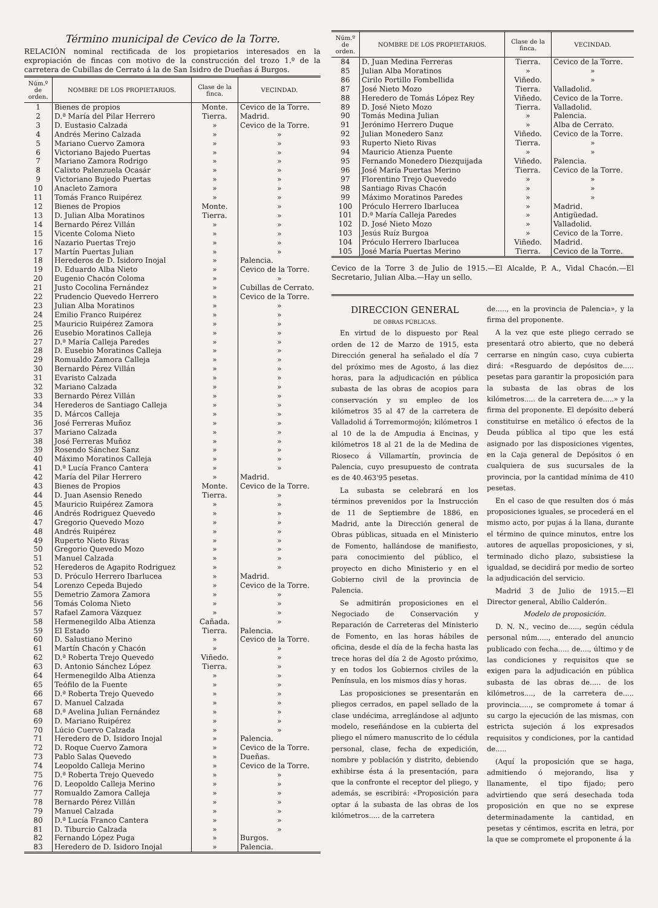Término municipal de Cevico de la Torre.
RELACIÓN nominal rectificada de los propietarios interesados en la expropiación de fincas con motivo de la construcción del trozo 1.º de la carretera de Cubillas de Cerrato á la de San Isidro de Dueñas á Burgos.
| Núm.º de orden. | NOMBRE DE LOS PROPIETARIOS. | Clase de la finca. | VECINDAD. |
| --- | --- | --- | --- |
| 1 | Bienes de propios | Monte. | Cevico de la Torre. |
| 2 | D.ª María del Pilar Herrero | Tierra. | Madrid. |
| 3 | D. Eustasio Calzada | » | Cevico de la Torre. |
| 4 | Andrés Merino Calzada | » | » |
| 5 | Mariano Cuervo Zamora | » | » |
| 6 | Victoriano Bajedo Puertas | » | » |
| 7 | Mariano Zamora Rodrigo | » | » |
| 8 | Calixto Palenzuela Ocasár | » | » |
| 9 | Victoriano Bujedo Puertas | » | » |
| 10 | Anacleto Zamora | » | » |
| 11 | Tomás Franco Ruipérez | » | » |
| 12 | Bienes de Propios | Monte. | » |
| 13 | D. Julian Alba Moratinos | Tierra. | » |
| 14 | Bernardo Pérez Villán | » | » |
| 15 | Vicente Coloma Nieto | » | » |
| 16 | Nazario Puertas Trejo | » | » |
| 17 | Martín Puertas Julian | » | » |
| 18 | Herederos de D. Isidoro Inojal | » | Palencia. |
| 19 | D. Eduardo Alba Nieto | » | Cevico de la Torre. |
| 20 | Eugenio Chacón Coloma | » | » |
| 21 | Justo Cocolina Fernández | » | Cubillas de Cerrato. |
| 22 | Prudencio Quevedo Herrero | » | Cevico de la Torre. |
| 23 | Julian Alba Moratinos | » | » |
| 24 | Emilio Franco Ruipérez | » | » |
| 25 | Mauricio Ruipérez Zamora | » | » |
| 26 | Eusebio Moratinos Calleja | » | » |
| 27 | D.ª María Calleja Paredes | » | » |
| 28 | D. Eusebio Moratinos Calleja | » | » |
| 29 | Romualdo Zamora Calleja | » | » |
| 30 | Bernardo Pérez Villán | » | » |
| 31 | Evaristo Calzada | » | » |
| 32 | Mariano Calzada | » | » |
| 33 | Bernardo Pérez Villán | » | » |
| 34 | Herederos de Santiago Calleja | » | » |
| 35 | D. Márcos Calleja | » | » |
| 36 | José Ferreras Muñoz | » | » |
| 37 | Mariano Calzada | » | » |
| 38 | José Ferreras Muñoz | » | » |
| 39 | Rosendo Sánchez Sanz | » | » |
| 40 | Máximo Moratinos Calleja | » | » |
| 41 | D.ª Lucía Franco Cantera | » | » |
| 42 | María del Pilar Herrero | » | Madrid. |
| 43 | Bienes de Propios | Monte. | Cevico de la Torre. |
| 44 | D. Juan Asensio Renedo | Tierra. | » |
| 45 | Mauricio Ruipérez Zamora | » | » |
| 46 | Andrés Rodriguez Quevedo | » | » |
| 47 | Gregorio Quevedo Mozo | » | » |
| 48 | Andrés Ruipérez | » | » |
| 49 | Ruperto Nieto Rivas | » | » |
| 50 | Gregorio Quevedo Mozo | » | » |
| 51 | Manuel Calzada | » | » |
| 52 | Herederos de Agapito Rodriguez | » | » |
| 53 | D. Próculo Herrero Ibarlucea | » | Madrid. |
| 54 | Lorenzo Cepeda Bujedo | » | Cevico de la Torre. |
| 55 | Demetrio Zamora Zamora | » | » |
| 56 | Tomás Coloma Nieto | » | » |
| 57 | Rafael Zamora Vázquez | » | » |
| 58 | Hermenegildo Alba Atienza | Cañada. | » |
| 59 | El Estado | Tierra. | Palencia. |
| 60 | D. Salustiano Merino | » | Cevico de la Torre. |
| 61 | Martín Chacón y Chacón | » | » |
| 62 | D.ª Roberta Trejo Quevedo | Viñedo. | » |
| 63 | D. Antonio Sánchez López | Tierra. | » |
| 64 | Hermenegildo Alba Atienza | » | » |
| 65 | Teófilo de la Fuente | » | » |
| 66 | D.ª Roberta Trejo Quevedo | » | » |
| 67 | D. Manuel Calzada | » | » |
| 68 | D.ª Avelina Julian Fernández | » | » |
| 69 | D. Mariano Ruipérez | » | » |
| 70 | Lúcio Cuervo Calzada | » | » |
| 71 | Heredero de D. Isidoro Inojal | » | Palencia. |
| 72 | D. Roque Cuervo Zamora | » | Cevico de la Torre. |
| 73 | Pablo Salas Quevedo | » | Dueñas. |
| 74 | Leopoldo Calleja Merino | » | Cevico de la Torre. |
| 75 | D.ª Roberta Trejo Quevedo | » | » |
| 76 | D. Leopoldo Calleja Merino | » | » |
| 77 | Romualdo Zamora Calleja | » | » |
| 78 | Bernardo Pérez Villán | » | » |
| 79 | Manuel Calzada | » | » |
| 80 | D.ª Lucía Franco Cantera | » | » |
| 81 | D. Tiburcio Calzada | » | » |
| 82 | Fernando López Puga | » | Burgos. |
| 83 | Heredero de D. Isidoro Inojal | » | Palencia. |
| Núm.º de orden. | NOMBRE DE LOS PROPIETARIOS. | Clase de la finca. | VECINDAD. |
| --- | --- | --- | --- |
| 84 | D. Juan Medina Ferreras | Tierra. | Cevico de la Torre. |
| 85 | Julian Alba Moratinos | » | » |
| 86 | Cirilo Portillo Fombellida | Viñedo. | » |
| 87 | José Nieto Mozo | Tierra. | Valladolid. |
| 88 | Heredero de Tomás López Rey | Viñedo. | Cevico de la Torre. |
| 89 | D. José Nieto Mozo | Tierra. | Valladolid. |
| 90 | Tomás Medina Julian | » | Palencia. |
| 91 | Jerónimo Herrero Duque | » | Alba de Cerrato. |
| 92 | Julian Monedero Sanz | Viñedo. | Cevico de la Torre. |
| 93 | Ruperto Nieto Rivas | Tierra. | » |
| 94 | Mauricio Atienza Puente | » | » |
| 95 | Fernando Monedero Diezquijada | Viñedo. | Palencia. |
| 96 | José María Puertas Merino | Tierra. | Cevico de la Torre. |
| 97 | Florentino Trejo Quevedo | » | » |
| 98 | Santiago Rivas Chacón | » | » |
| 99 | Máximo Moratinos Paredes | » | » |
| 100 | Próculo Herrero Ibarlucea | » | Madrid. |
| 101 | D.ª María Calleja Paredes | » | Antigüedad. |
| 102 | D. José Nieto Mozo | » | Valladolid. |
| 103 | Jesús Ruíz Burgoa | » | Cevico de la Torre. |
| 104 | Próculo Herrero Ibarlucea | Viñedo. | Madrid. |
| 105 | José María Puertas Merino | Tierra. | Cevico de la Torre. |
Cevico de la Torre 3 de Julio de 1915.—El Alcalde, P. A., Vidal Chacón.—El Secretario, Julian Alba.—Hay un sello.
DIRECCION GENERAL
DE OBRAS PÚBLICAS.
En virtud de lo dispuesto por Real orden de 12 de Marzo de 1915, esta Dirección general ha señalado el día 7 del próximo mes de Agosto, á las diez horas, para la adjudicación en pública subasta de las obras de acopios para conservación y su empleo de los kilómetros 35 al 47 de la carretera de Valladolid á Torremormojón; kilómetros 1 al 10 de la de Ampudia á Encinas, y kilómetros 18 al 21 de la de Medina de Rioseco á Villamartín, provincia de Palencia, cuyo presupuesto de contrata es de 40.463'95 pesetas.
La subasta se celebrará en los términos prevenidos por la Instrucción de 11 de Septiembre de 1886, en Madrid, ante la Dirección general de Obras públicas, situada en el Ministerio de Fomento, hallándose de manifiesto, para conocimiento del público, el proyecto en dicho Ministerio y en el Gobierno civil de la provincia de Palencia.
Se admitirán proposiciones en el Negociado de Conservación y Reparación de Carreteras del Ministerio de Fomento, en las horas hábiles de oficina, desde el día de la fecha hasta las trece horas del día 2 de Agosto próximo, y en todos los Gobiernos civiles de la Península, en los mismos días y horas.
Las proposiciones se presentarán en pliegos cerrados, en papel sellado de la clase undécima, arreglándose al adjunto modelo, reseñándose en la cubierta del pliego el número manuscrito de lo cédula personal, clase, fecha de expedición, nombre y población y distrito, debiendo exhibirse ésta á la presentación, para que la confronte el receptor del pliego, y además, se escribirá: «Proposición para optar á la subasta de las obras de los kilómetros..... de la carretera
de....., en la provincia de Palencia», y la firma del proponente.
A la vez que este pliego cerrado se presentará otro abierto, que no deberá cerrarse en ningún caso, cuya cubierta dirá: «Resguardo de depósitos de..... pesetas para garantir la proposición para la subasta de las obras de los kilómetros..... de la carretera de.....» y la firma del proponente. El depósito deberá constituirse en metálico ó efectos de la Deuda pública al tipo que les está asignado por las disposiciones vigentes, en la Caja general de Depósitos ó en cualquiera de sus sucursales de la provincia, por la cantidad mínima de 410 pesetas.
En el caso de que resulten dos ó más proposiciones iguales, se procederá en el mismo acto, por pujas á la llana, durante el término de quince minutos, entre los autores de aquellas proposiciones, y si, terminado dicho plazo, subsistiese la igualdad, se decidirá por medio de sorteo la adjudicación del servicio.
Madrid 3 de Julio de 1915.—El Director general, Abilio Calderón.
Modelo de proposición.
D. N. N., vecino de....., según cédula personal núm....., enterado del anuncio publicado con fecha..... de...., último y de las condiciones y requisitos que se exigen para la adjudicación en pública subasta de las obras de..... de los kilómetros...., de la carretera de..... provincia....., se compromete á tomar á su cargo la ejecución de las mismas, con estricta sujeción á los expresados requisitos y condiciones, por la cantidad de.....
(Aquí la proposición que se haga, admitiendo ó mejorando, lisa y llanamente, el tipo fijado; pero advirtiendo que será desechada toda proposición en que no se exprese determinadamente la cantidad, en pesetas y céntimos, escrita en letra, por la que se compromete el proponente á la